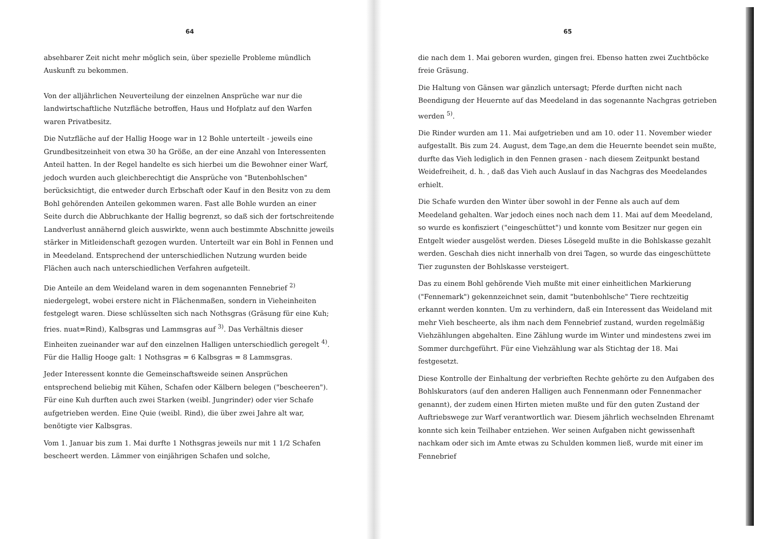64
absehbarer Zeit nicht mehr möglich sein, über spezielle Probleme mündlich Auskunft zu bekommen.
Von der alljährlichen Neuverteilung der einzelnen Ansprüche war nur die landwirtschaftliche Nutzfläche betroffen, Haus und Hofplatz auf den Warfen waren Privatbesitz.
Die Nutzfläche auf der Hallig Hooge war in 12 Bohle unterteilt - jeweils eine Grundbesitzeinheit von etwa 30 ha Größe, an der eine Anzahl von Interessenten Anteil hatten. In der Regel handelte es sich hierbei um die Bewohner einer Warf, jedoch wurden auch gleichberechtigt die Ansprüche von "Butenbohlschen" berücksichtigt, die entweder durch Erbschaft oder Kauf in den Besitz von zu dem Bohl gehörenden Anteilen gekommen waren. Fast alle Bohle wurden an einer Seite durch die Abbruchkante der Hallig begrenzt, so daß sich der fortschreitende Landverlust annähernd gleich auswirkte, wenn auch bestimmte Abschnitte jeweils stärker in Mitleidenschaft gezogen wurden. Unterteilt war ein Bohl in Fennen und in Meedeland. Entsprechend der unterschiedlichen Nutzung wurden beide Flächen auch nach unterschiedlichen Verfahren aufgeteilt.
Die Anteile an dem Weideland waren in dem sogenannten Fennebrief <sup>2)</sup> niedergelegt, wobei erstere nicht in Flächenmaßen, sondern in Vieheinheiten festgelegt waren. Diese schlüsselten sich nach Nothsgras (Gräsung für eine Kuh; fries. nuat=Rind), Kalbsgras und Lammsgras auf <sup>3)</sup>. Das Verhältnis dieser Einheiten zueinander war auf den einzelnen Halligen unterschiedlich geregelt <sup>4)</sup>. Für die Hallig Hooge galt: 1 Nothsgras = 6 Kalbsgras = 8 Lammsgras.
Jeder Interessent konnte die Gemeinschaftsweide seinen Ansprüchen entsprechend beliebig mit Kühen, Schafen oder Kälbern belegen ("bescheeren"). Für eine Kuh durften auch zwei Starken (weibl. Jungrinder) oder vier Schafe aufgetrieben werden. Eine Quie (weibl. Rind), die über zwei Jahre alt war, benötigte vier Kalbsgras.
Vom 1. Januar bis zum 1. Mai durfte 1 Nothsgras jeweils nur mit 1 1/2 Schafen bescheert werden. Lämmer von einjährigen Schafen und solche,
65
die nach dem 1. Mai geboren wurden, gingen frei. Ebenso hatten zwei Zuchtböcke freie Gräsung.
Die Haltung von Gänsen war gänzlich untersagt; Pferde durften nicht nach Beendigung der Heuernte auf das Meedeland in das sogenannte Nachgras getrieben werden <sup>5)</sup>.
Die Rinder wurden am 11. Mai aufgetrieben und am 10. oder 11. November wieder aufgestallt. Bis zum 24. August, dem Tage,an dem die Heuernte beendet sein mußte, durfte das Vieh lediglich in den Fennen grasen - nach diesem Zeitpunkt bestand Weidefreiheit, d. h. , daß das Vieh auch Auslauf in das Nachgras des Meedelandes erhielt.
Die Schafe wurden den Winter über sowohl in der Fenne als auch auf dem Meedeland gehalten. War jedoch eines noch nach dem 11. Mai auf dem Meedeland, so wurde es konfisziert ("eingeschüttet") und konnte vom Besitzer nur gegen ein Entgelt wieder ausgelöst werden. Dieses Lösegeld mußte in die Bohlskasse gezahlt werden. Geschah dies nicht innerhalb von drei Tagen, so wurde das eingeschüttete Tier zugunsten der Bohlskasse versteigert.
Das zu einem Bohl gehörende Vieh mußte mit einer einheitlichen Markierung ("Fennemark") gekennzeichnet sein, damit "butenbohlsche" Tiere rechtzeitig erkannt werden konnten. Um zu verhindern, daß ein Interessent das Weideland mit mehr Vieh bescheerte, als ihm nach dem Fennebrief zustand, wurden regelmäßig Viehzählungen abgehalten. Eine Zählung wurde im Winter und mindestens zwei im Sommer durchgeführt. Für eine Viehzählung war als Stichtag der 18. Mai festgesetzt.
Diese Kontrolle der Einhaltung der verbrieften Rechte gehörte zu den Aufgaben des Bohlskurators (auf den anderen Halligen auch Fennenmann oder Fennenmacher genannt), der zudem einen Hirten mieten mußte und für den guten Zustand der Auftriebswege zur Warf verantwortlich war. Diesem jährlich wechselnden Ehrenamt konnte sich kein Teilhaber entziehen. Wer seinen Aufgaben nicht gewissenhaft nachkam oder sich im Amte etwas zu Schulden kommen ließ, wurde mit einer im Fennebrief